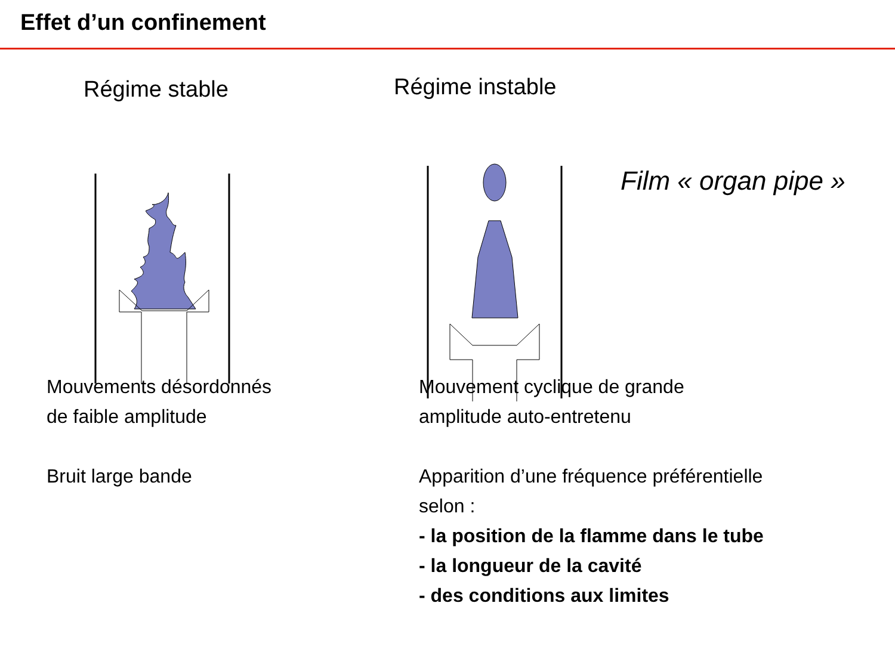Effet d’un confinement
Régime stable
Régime instable
Film « organ pipe »
Mouvements désordonnés
de faible amplitude
Bruit large bande
Mouvement cyclique de grande
amplitude auto-entretenu
Apparition d’une fréquence préférentielle
selon :
- la position de la flamme dans le tube
- la longueur de la cavité
- des conditions aux limites